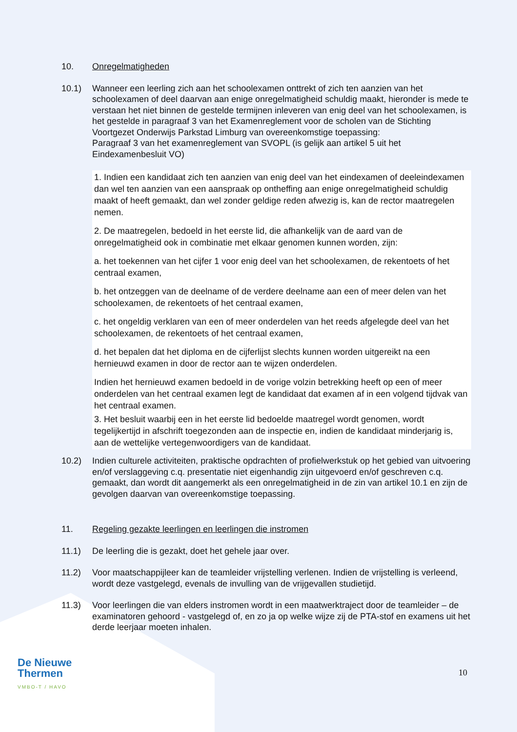10. Onregelmatigheden
10.1) Wanneer een leerling zich aan het schoolexamen onttrekt of zich ten aanzien van het schoolexamen of deel daarvan aan enige onregelmatigheid schuldig maakt, hieronder is mede te verstaan het niet binnen de gestelde termijnen inleveren van enig deel van het schoolexamen, is het gestelde in paragraaf 3 van het Examenreglement voor de scholen van de Stichting Voortgezet Onderwijs Parkstad Limburg van overeenkomstige toepassing:
Paragraaf 3 van het examenreglement van SVOPL (is gelijk aan artikel 5 uit het Eindexamenbesluit VO)
1. Indien een kandidaat zich ten aanzien van enig deel van het eindexamen of deeleindexamen dan wel ten aanzien van een aanspraak op ontheffing aan enige onregelmatigheid schuldig maakt of heeft gemaakt, dan wel zonder geldige reden afwezig is, kan de rector maatregelen nemen.
2. De maatregelen, bedoeld in het eerste lid, die afhankelijk van de aard van de onregelmatigheid ook in combinatie met elkaar genomen kunnen worden, zijn:
a. het toekennen van het cijfer 1 voor enig deel van het schoolexamen, de rekentoets of het centraal examen,
b. het ontzeggen van de deelname of de verdere deelname aan een of meer delen van het schoolexamen, de rekentoets of het centraal examen,
c. het ongeldig verklaren van een of meer onderdelen van het reeds afgelegde deel van het schoolexamen, de rekentoets of het centraal examen,
d. het bepalen dat het diploma en de cijferlijst slechts kunnen worden uitgereikt na een hernieuwd examen in door de rector aan te wijzen onderdelen.
Indien het hernieuwd examen bedoeld in de vorige volzin betrekking heeft op een of meer onderdelen van het centraal examen legt de kandidaat dat examen af in een volgend tijdvak van het centraal examen.
3. Het besluit waarbij een in het eerste lid bedoelde maatregel wordt genomen, wordt tegelijkertijd in afschrift toegezonden aan de inspectie en, indien de kandidaat minderjarig is, aan de wettelijke vertegenwoordigers van de kandidaat.
10.2) Indien culturele activiteiten, praktische opdrachten of profielwerkstuk op het gebied van uitvoering en/of verslaggeving c.q. presentatie niet eigenhandig zijn uitgevoerd en/of geschreven c.q. gemaakt, dan wordt dit aangemerkt als een onregelmatigheid in de zin van artikel 10.1 en zijn de gevolgen daarvan van overeenkomstige toepassing.
11. Regeling gezakte leerlingen en leerlingen die instromen
11.1) De leerling die is gezakt, doet het gehele jaar over.
11.2) Voor maatschappijleer kan de teamleider vrijstelling verlenen. Indien de vrijstelling is verleend, wordt deze vastgelegd, evenals de invulling van de vrijgevallen studietijd.
11.3) Voor leerlingen die van elders instromen wordt in een maatwerktraject door de teamleider – de examinatoren gehoord - vastgelegd of, en zo ja op welke wijze zij de PTA-stof en examens uit het derde leerjaar moeten inhalen.
De Nieuwe
Thermen
VMBO-T / HAVO
10